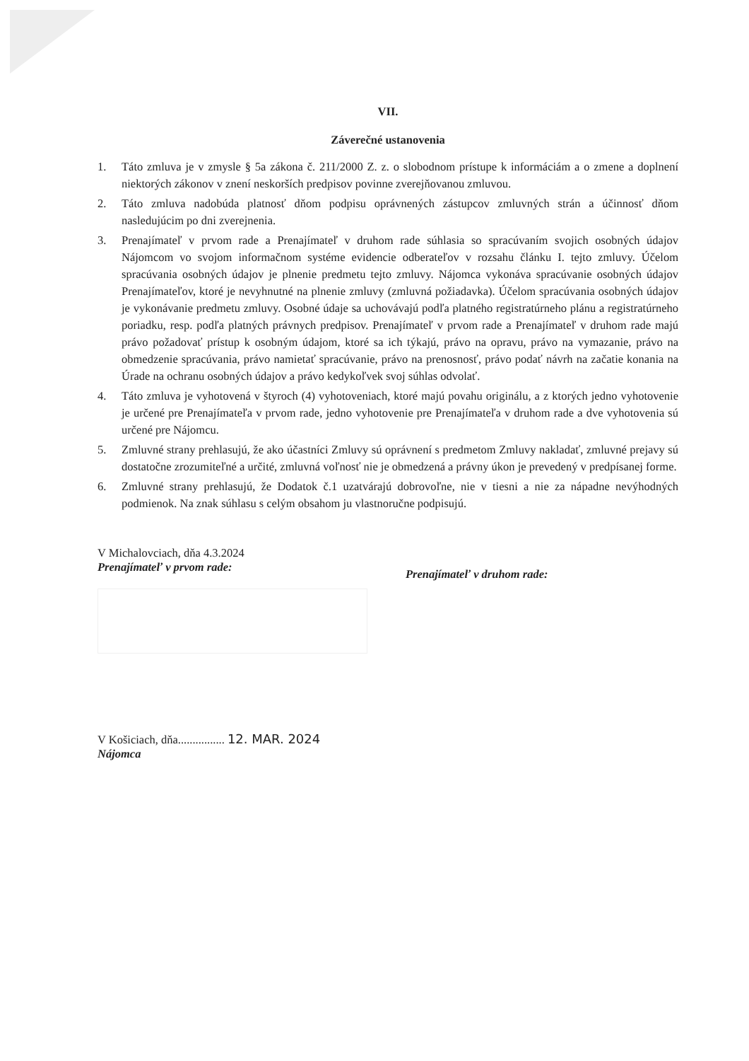VII.
Záverečné ustanovenia
1. Táto zmluva je v zmysle § 5a zákona č. 211/2000 Z. z. o slobodnom prístupe k informáciám a o zmene a doplnení niektorých zákonov v znení neskorších predpisov povinne zverejňovanou zmluvou.
2. Táto zmluva nadobúda platnosť dňom podpisu oprávnených zástupcov zmluvných strán a účinnosť dňom nasledujúcim po dni zverejnenia.
3. Prenajímateľ v prvom rade a Prenajímateľ v druhom rade súhlasia so spracúvaním svojich osobných údajov Nájomcom vo svojom informačnom systéme evidencie odberateľov v rozsahu článku I. tejto zmluvy. Účelom spracúvania osobných údajov je plnenie predmetu tejto zmluvy. Nájomca vykonáva spracúvanie osobných údajov Prenajímateľov, ktoré je nevyhnutné na plnenie zmluvy (zmluvná požiadavka). Účelom spracúvania osobných údajov je vykonávanie predmetu zmluvy. Osobné údaje sa uchovávajú podľa platného registratúrneho plánu a registratúrneho poriadku, resp. podľa platných právnych predpisov. Prenajímateľ v prvom rade a Prenajímateľ v druhom rade majú právo požadovať prístup k osobným údajom, ktoré sa ich týkajú, právo na opravu, právo na vymazanie, právo na obmedzenie spracúvania, právo namietať spracúvanie, právo na prenosnosť, právo podať návrh na začatie konania na Úrade na ochranu osobných údajov a právo kedykoľvek svoj súhlas odvolať.
4. Táto zmluva je vyhotovená v štyroch (4) vyhotoveniach, ktoré majú povahu originálu, a z ktorých jedno vyhotovenie je určené pre Prenajímateľa v prvom rade, jedno vyhotovenie pre Prenajímateľa v druhom rade a dve vyhotovenia sú určené pre Nájomcu.
5. Zmluvné strany prehlasujú, že ako účastníci Zmluvy sú oprávnení s predmetom Zmluvy nakladať, zmluvné prejavy sú dostatočne zrozumiteľné a určité, zmluvná voľnosť nie je obmedzená a právny úkon je prevedený v predpísanej forme.
6. Zmluvné strany prehlasujú, že Dodatok č.1 uzatvárajú dobrovoľne, nie v tiesni a nie za nápadne nevýhodných podmienok. Na znak súhlasu s celým obsahom ju vlastnoručne podpisujú.
V Michalovciach, dňa 4.3.2024
Prenajímateľ v prvom rade:
Prenajímateľ v druhom rade:
V Košiciach, dňa................ 12. MAR. 2024
Nájomca